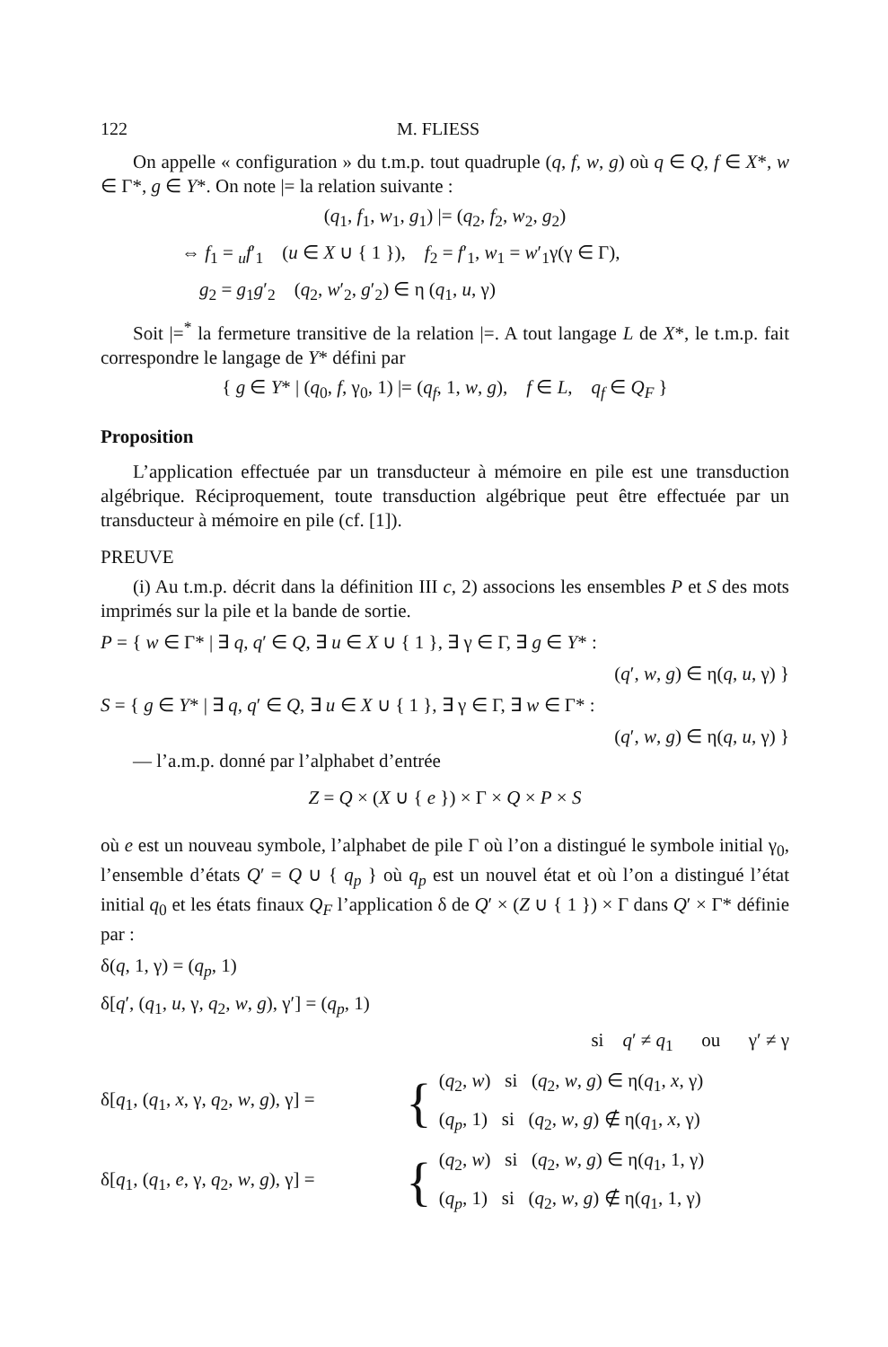122 M. FLIESS
On appelle « configuration » du t.m.p. tout quadruple (q, f, w, g) où q ∈ Q, f ∈ X*, w ∈ Γ*, g ∈ Y*. On note |= la relation suivante :
(q<sub>1</sub>, f<sub>1</sub>, w<sub>1</sub>, g<sub>1</sub>) |= (q<sub>2</sub>, f<sub>2</sub>, w<sub>2</sub>, g<sub>2</sub>)
⇔ f<sub>1</sub> = <sub>u</sub>f′<sub>1</sub> (u ∈ X ∪ { 1 }), f<sub>2</sub> = f′<sub>1</sub>, w<sub>1</sub> = w′<sub>1</sub>γ(γ ∈ Γ),
g<sub>2</sub> = g<sub>1</sub>g′<sub>2</sub> (q<sub>2</sub>, w′<sub>2</sub>, g′<sub>2</sub>) ∈ η (q<sub>1</sub>, u, γ)
Soit |=<sup>*</sup> la fermeture transitive de la relation |=. A tout langage L de X*, le t.m.p. fait correspondre le langage de Y* défini par
{ g ∈ Y* | (q<sub>0</sub>, f, γ<sub>0</sub>, 1) |= (q<sub>f</sub>, 1, w, g), f ∈ L, q<sub>f</sub> ∈ Q<sub>F</sub> }
Proposition
L’application effectuée par un transducteur à mémoire en pile est une transduction algébrique. Réciproquement, toute transduction algébrique peut être effectuée par un transducteur à mémoire en pile (cf. [1]).
PREUVE
(i) Au t.m.p. décrit dans la définition III c, 2) associons les ensembles P et S des mots imprimés sur la pile et la bande de sortie.
P = { w ∈ Γ* | ∃ q, q′ ∈ Q, ∃ u ∈ X ∪ { 1 }, ∃ γ ∈ Γ, ∃ g ∈ Y* :
(q′, w, g) ∈ η(q, u, γ) }
S = { g ∈ Y* | ∃ q, q′ ∈ Q, ∃ u ∈ X ∪ { 1 }, ∃ γ ∈ Γ, ∃ w ∈ Γ* :
(q′, w, g) ∈ η(q, u, γ) }
— l’a.m.p. donné par l’alphabet d’entrée
Z = Q × (X ∪ { e }) × Γ × Q × P × S
où e est un nouveau symbole, l’alphabet de pile Γ où l’on a distingué le symbole initial γ<sub>0</sub>, l’ensemble d’états Q′ = Q ∪ { q<sub>p</sub> } où q<sub>p</sub> est un nouvel état et où l’on a distingué l’état initial q<sub>0</sub> et les états finaux Q<sub>F</sub> l’application δ de Q′ × (Z ∪ { 1 }) × Γ dans Q′ × Γ* définie par :
δ(q, 1, γ) = (q<sub>p</sub>, 1)
δ[q′, (q<sub>1</sub>, u, γ, q<sub>2</sub>, w, g), γ′] = (q<sub>p</sub>, 1)
si q′ ≠ q<sub>1</sub> ou γ′ ≠ γ
δ[q<sub>1</sub>, (q<sub>1</sub>, x, γ, q<sub>2</sub>, w, g), γ] =
{
(q<sub>2</sub>, w) si (q<sub>2</sub>, w, g) ∈ η(q<sub>1</sub>, x, γ)
(q<sub>p</sub>, 1) si (q<sub>2</sub>, w, g) ∉ η(q<sub>1</sub>, x, γ)
δ[q<sub>1</sub>, (q<sub>1</sub>, e, γ, q<sub>2</sub>, w, g), γ] =
{
(q<sub>2</sub>, w) si (q<sub>2</sub>, w, g) ∈ η(q<sub>1</sub>, 1, γ)
(q<sub>p</sub>, 1) si (q<sub>2</sub>, w, g) ∉ η(q<sub>1</sub>, 1, γ)